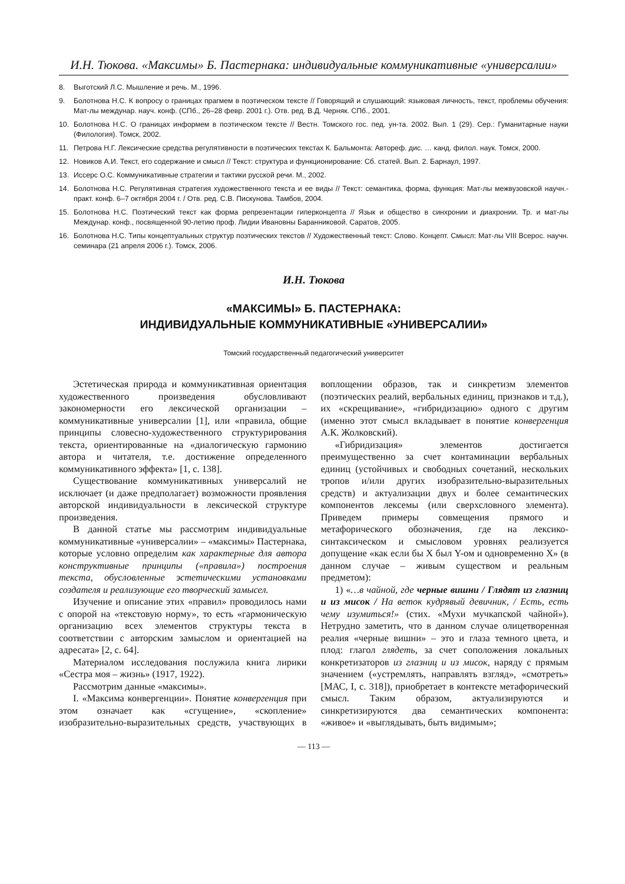И.Н. Тюкова. «Максимы» Б. Пастернака: индивидуальные коммуникативные «универсалии»
8. Выготский Л.С. Мышление и речь. М., 1996.
9. Болотнова Н.С. К вопросу о границах прагмем в поэтическом тексте // Говорящий и слушающий: языковая личность, текст, проблемы обучения: Мат-лы междунар. науч. конф. (СПб., 26–28 февр. 2001 г.). Отв. ред. В.Д. Черняк. СПб., 2001.
10. Болотнова Н.С. О границах информем в поэтическом тексте // Вестн. Томского гос. пед. ун-та. 2002. Вып. 1 (29). Сер.: Гуманитарные науки (Филология). Томск, 2002.
11. Петрова Н.Г. Лексические средства регулятивности в поэтических текстах К. Бальмонта: Автореф. дис. … канд. филол. наук. Томск, 2000.
12. Новиков А.И. Текст, его содержание и смысл // Текст: структура и функционирование: Сб. статей. Вып. 2. Барнаул, 1997.
13. Иссерс О.С. Коммуникативные стратегии и тактики русской речи. М., 2002.
14. Болотнова Н.С. Регулятивная стратегия художественного текста и ее виды // Текст: семантика, форма, функция: Мат-лы межвузовской научн.-практ. конф. 6–7 октября 2004 г. / Отв. ред. С.В. Пискунова. Тамбов, 2004.
15. Болотнова Н.С. Поэтический текст как форма репрезентации гиперконцепта // Язык и общество в синхронии и диахронии. Тр. и мат-лы Междунар. конф., посвященной 90-летию проф. Лидии Ивановны Баранниковой. Саратов, 2005.
16. Болотнова Н.С. Типы концептуальных структур поэтических текстов // Художественный текст: Слово. Концепт. Смысл: Мат-лы VIII Всерос. научн. семинара (21 апреля 2006 г.). Томск, 2006.
И.Н. Тюкова
«МАКСИМЫ» Б. ПАСТЕРНАКА:
ИНДИВИДУАЛЬНЫЕ КОММУНИКАТИВНЫЕ «УНИВЕРСАЛИИ»
Томский государственный педагогический университет
Эстетическая природа и коммуникативная ориентация художественного произведения обусловливают закономерности его лексической организации – коммуникативные универсалии [1], или «правила, общие принципы словесно-художественного структурирования текста, ориентированные на «диалогическую гармонию автора и читателя, т.е. достижение определенного коммуникативного эффекта» [1, с. 138].
Существование коммуникативных универсалий не исключает (и даже предполагает) возможности проявления авторской индивидуальности в лексической структуре произведения.
В данной статье мы рассмотрим индивидуальные коммуникативные «универсалии» – «максимы» Пастернака, которые условно определим как характерные для автора конструктивные принципы («правила») построения текста, обусловленные эстетическими установками создателя и реализующие его творческий замысел.
Изучение и описание этих «правил» проводилось нами с опорой на «текстовую норму», то есть «гармоническую организацию всех элементов структуры текста в соответствии с авторским замыслом и ориентацией на адресата» [2, с. 64].
Материалом исследования послужила книга лирики «Сестра моя – жизнь» (1917, 1922).
Рассмотрим данные «максимы».
I. «Максима конвергенции». Понятие конвергенция при этом означает как «сгущение», «скопление» изобразительно-выразительных средств, участвующих в воплощении образов, так и синкретизм элементов (поэтических реалий, вербальных единиц, признаков и т.д.), их «скрещивание», «гибридизацию» одного с другим (именно этот смысл вкладывает в понятие конвергенция А.К. Жолковский).
«Гибридизация» элементов достигается преимущественно за счет контаминации вербальных единиц (устойчивых и свободных сочетаний, нескольких тропов и/или других изобразительно-выразительных средств) и актуализации двух и более семантических компонентов лексемы (или сверхсловного элемента). Приведем примеры совмещения прямого и метафорического обозначения, где на лексико-синтаксическом и смысловом уровнях реализуется допущение «как если бы X был Y-ом и одновременно X» (в данном случае – живым существом и реальным предметом):
1) «…в чайной, где черные вишни / Глядят из глазниц и из мисок / На веток кудрявый девичник, / Есть, есть чему изумиться!» (стих. «Мухи мучкапской чайной»). Нетрудно заметить, что в данном случае олицетворенная реалия «черные вишни» – это и глаза темного цвета, и плод: глагол глядеть, за счет соположения локальных конкретизаторов из глазниц и из мисок, наряду с прямым значением («устремлять, направлять взгляд», «смотреть» [МАС, I, с. 318]), приобретает в контексте метафорический смысл. Таким образом, актуализируются и синкретизируются два семантических компонента: «живое» и «выглядывать, быть видимым»;
— 113 —